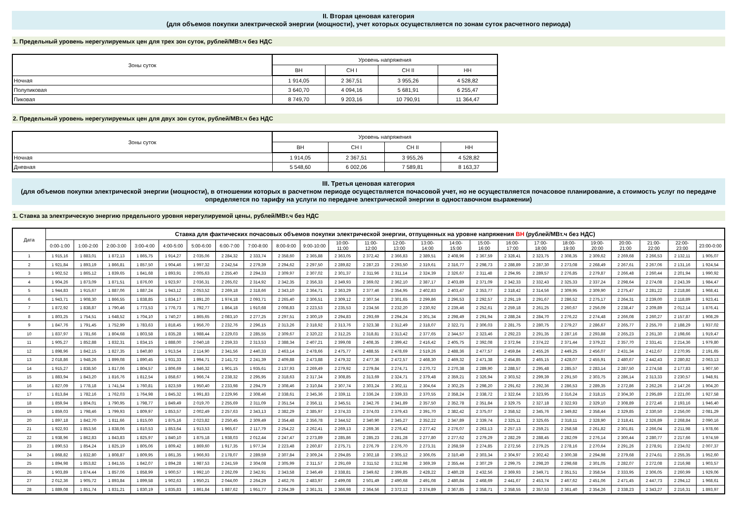II. Вторая ценовая категория
(для объемов покупки электрической энергии (мощности), учет которых осуществляется по зонам суток расчетного периода)
1. Предельный уровень нерегулируемых цен для трех зон суток, рублей/МВт.ч без НДС
| Зоны суток | Уровень напряжения | | | |
| --- | --- | --- | --- | --- |
| | ВН | СН I | СН II | НН |
| Ночная | 1 914,05 | 2 367,51 | 3 955,26 | 4 528,82 |
| Полупиковая | 3 640,70 | 4 094,16 | 5 681,91 | 6 255,47 |
| Пиковая | 8 749,70 | 9 203,16 | 10 790,91 | 11 364,47 |
2. Предельный уровень нерегулируемых цен для двух зон суток, рублей/МВт.ч без НДС
| Зоны суток | Уровень напряжения | | | |
| --- | --- | --- | --- | --- |
| | ВН | СН I | СН II | НН |
| Ночная | 1 914,05 | 2 367,51 | 3 955,26 | 4 528,82 |
| Дневная | 5 548,60 | 6 002,06 | 7 589,81 | 8 163,37 |
III. Третья ценовая категория
(для объемов покупки электрической энергии (мощности), в отношении которых в расчетном периоде осуществляется почасовой учет, но не осуществляется почасовое планирование, а стоимость услуг по передаче определяется по тарифу на услуги по передаче электрической энергии в одноставочном выражении)
1. Ставка за электрическую энергию предельного уровня нерегулируемой цены, рублей/МВт.ч без НДС
| Дата | Ставка для фактических почасовых объемов покупки электрической энергии, отпущенных на уровне напряжения ВН (рублей/МВт.ч без НДС) | | | | | | | | | | | | | | | | | | | | | | | |
| --- | --- | --- | --- | --- | --- | --- | --- | --- | --- | --- | --- | --- | --- | --- | --- | --- | --- | --- | --- | --- | --- | --- | --- | --- |
| | 0:00-1:00 | 1:00-2:00 | 2:00-3:00 | 3:00-4:00 | 4:00-5:00 | 5:00-6:00 | 6:00-7:00 | 7:00-8:00 | 8:00-9:00 | 9:00-10:00 | 10:00- 11:00 | 11:00- 12:00 | 12:00- 13:00 | 13:00- 14:00 | 14:00- 15:00 | 15:00- 16:00 | 16:00- 17:00 | 17:00- 18:00 | 18:00- 19:00 | 19:00- 20:00 | 20:00- 21:00 | 21:00- 22:00 | 22:00- 23:00 | 23:00-0:00 |
| 1 | 1 915,16 | 1 883,01 | 1 872,13 | 1 865,75 | 1 914,27 | 2 035,06 | 2 284,32 | 2 333,74 | 2 358,60 | 2 365,88 | 2 363,05 | 2 372,42 | 2 366,83 | 2 389,51 | 2 408,96 | 2 367,59 | 2 328,41 | 2 323,75 | 2 308,35 | 2 309,62 | 2 269,68 | 2 266,53 | 2 132,11 | 1 905,07 |
| 2 | 1 921,84 | 1 893,19 | 1 866,81 | 1 857,50 | 1 904,46 | 1 997,32 | 2 242,54 | 2 279,39 | 2 294,62 | 2 297,50 | 2 289,82 | 2 287,23 | 2 293,50 | 2 319,61 | 2 316,77 | 2 298,73 | 2 288,89 | 2 287,30 | 2 273,08 | 2 268,49 | 2 267,61 | 2 267,06 | 2 131,16 | 1 924,54 |
| 3 | 1 902,52 | 1 865,12 | 1 839,65 | 1 841,68 | 1 893,91 | 2 005,63 | 2 255,40 | 2 294,33 | 2 309,97 | 2 307,02 | 2 301,37 | 2 311,96 | 2 311,14 | 2 324,39 | 2 326,67 | 2 311,48 | 2 294,95 | 2 289,57 | 2 276,85 | 2 279,87 | 2 266,48 | 2 260,44 | 2 201,94 | 1 990,92 |
| 4 | 1 904,26 | 1 873,09 | 1 871,51 | 1 876,00 | 1 923,97 | 2 036,31 | 2 265,02 | 2 314,92 | 2 342,35 | 2 356,33 | 2 349,93 | 2 369,02 | 2 362,10 | 2 387,17 | 2 403,89 | 2 371,09 | 2 342,33 | 2 332,43 | 2 325,33 | 2 337,24 | 2 298,64 | 2 274,08 | 2 243,39 | 1 984,47 |
| 5 | 1 944,83 | 1 915,67 | 1 887,06 | 1 887,24 | 1 943,12 | 2 053,52 | 2 269,18 | 2 318,66 | 2 343,10 | 2 364,71 | 2 363,29 | 2 377,46 | 2 354,95 | 2 402,83 | 2 403,47 | 2 353,77 | 2 318,42 | 2 314,56 | 2 309,95 | 2 309,90 | 2 275,47 | 2 281,22 | 2 218,86 | 1 968,41 |
| 6 | 1 943,71 | 1 908,30 | 1 866,55 | 1 838,85 | 1 834,17 | 1 891,20 | 1 974,18 | 2 093,71 | 2 265,40 | 2 306,51 | 2 309,12 | 2 307,54 | 2 301,65 | 2 299,86 | 2 296,53 | 2 292,57 | 2 291,19 | 2 291,67 | 2 286,52 | 2 275,17 | 2 264,31 | 2 239,00 | 2 118,89 | 1 923,41 |
| 7 | 1 872,92 | 1 838,87 | 1 790,46 | 1 773,53 | 1 776,73 | 1 792,77 | 1 864,18 | 1 910,68 | 2 008,83 | 2 223,53 | 2 235,53 | 2 234,56 | 2 232,20 | 2 230,92 | 2 239,46 | 2 252,61 | 2 259,18 | 2 261,25 | 2 260,67 | 2 256,09 | 2 238,47 | 2 209,89 | 2 012,14 | 1 876,41 |
| 8 | 1 803,25 | 1 754,51 | 1 648,52 | 1 704,10 | 1 740,27 | 1 865,65 | 2 083,10 | 2 277,25 | 2 297,51 | 2 300,19 | 2 294,83 | 2 293,69 | 2 294,24 | 2 301,34 | 2 298,49 | 2 291,94 | 2 288,24 | 2 284,70 | 2 276,22 | 2 274,48 | 2 266,08 | 2 260,27 | 2 157,87 | 1 908,29 |
| 9 | 1 847,76 | 1 791,45 | 1 752,99 | 1 783,63 | 1 818,45 | 1 956,70 | 2 232,76 | 2 296,15 | 2 313,26 | 2 318,92 | 2 313,76 | 2 323,38 | 2 312,49 | 2 318,07 | 2 322,71 | 2 306,03 | 2 281,75 | 2 280,75 | 2 279,27 | 2 286,67 | 2 265,77 | 2 255,70 | 2 188,29 | 1 937,02 |
| 10 | 1 837,97 | 1 781,66 | 1 804,68 | 1 803,58 | 1 835,28 | 1 988,44 | 2 229,03 | 2 285,55 | 2 309,67 | 2 320,22 | 2 312,25 | 2 318,81 | 2 313,42 | 2 377,65 | 2 344,57 | 2 323,46 | 2 292,23 | 2 291,35 | 2 287,16 | 2 293,88 | 2 265,23 | 2 261,30 | 2 198,66 | 1 919,47 |
| 11 | 1 905,27 | 1 852,88 | 1 832,31 | 1 834,15 | 1 888,00 | 2 040,18 | 2 259,33 | 2 313,53 | 2 388,34 | 2 407,21 | 2 399,08 | 2 408,35 | 2 399,42 | 2 416,42 | 2 405,75 | 2 392,08 | 2 372,94 | 2 374,22 | 2 371,44 | 2 379,22 | 2 357,70 | 2 331,41 | 2 214,36 | 1 979,80 |
| 12 | 1 898,96 | 1 842,15 | 1 827,35 | 1 840,80 | 1 913,54 | 2 114,90 | 2 341,56 | 2 440,33 | 2 463,14 | 2 478,66 | 2 475,77 | 2 488,55 | 2 478,69 | 2 519,26 | 2 488,36 | 2 477,57 | 2 459,84 | 2 455,26 | 2 449,25 | 2 456,07 | 2 431,34 | 2 412,67 | 2 270,95 | 2 191,65 |
| 13 | 2 018,86 | 1 948,26 | 1 899,08 | 1 890,45 | 1 931,33 | 1 994,71 | 2 141,72 | 2 241,39 | 2 409,88 | 2 473,88 | 2 479,32 | 2 477,36 | 2 472,57 | 2 468,30 | 2 469,32 | 2 471,38 | 2 454,85 | 2 465,15 | 2 428,07 | 2 455,91 | 2 480,67 | 2 442,43 | 2 280,82 | 2 063,13 |
| 14 | 1 915,27 | 1 838,50 | 1 817,06 | 1 804,57 | 1 806,69 | 1 846,32 | 1 901,15 | 1 935,61 | 2 137,93 | 2 269,49 | 2 279,92 | 2 279,84 | 2 274,71 | 2 270,72 | 2 270,38 | 2 289,90 | 2 288,57 | 2 295,48 | 2 285,57 | 2 283,14 | 2 287,50 | 2 274,58 | 2 177,83 | 1 907,50 |
| 15 | 1 883,94 | 1 843,20 | 1 816,76 | 1 812,54 | 1 858,67 | 1 966,74 | 2 238,32 | 2 295,95 | 2 318,63 | 2 317,34 | 2 308,85 | 2 313,69 | 2 324,71 | 2 379,48 | 2 359,21 | 2 326,94 | 2 303,52 | 2 299,39 | 2 291,50 | 2 303,75 | 2 286,14 | 2 313,33 | 2 230,57 | 1 948,91 |
| 16 | 1 827,09 | 1 778,18 | 1 741,54 | 1 760,81 | 1 823,59 | 1 950,40 | 2 233,98 | 2 294,79 | 2 308,46 | 2 310,84 | 2 307,74 | 2 303,24 | 2 302,11 | 2 304,64 | 2 302,25 | 2 298,20 | 2 291,62 | 2 292,36 | 2 286,53 | 2 289,35 | 2 272,86 | 2 262,26 | 2 147,26 | 1 904,20 |
| 17 | 1 813,84 | 1 782,16 | 1 762,03 | 1 764,98 | 1 845,32 | 1 991,83 | 2 229,96 | 2 308,46 | 2 338,61 | 2 345,36 | 2 339,11 | 2 336,24 | 2 339,33 | 2 370,55 | 2 358,24 | 2 338,72 | 2 322,64 | 2 323,95 | 2 316,24 | 2 318,15 | 2 304,30 | 2 295,89 | 2 221,00 | 1 927,58 |
| 18 | 1 859,94 | 1 804,01 | 1 790,95 | 1 798,77 | 1 849,49 | 2 019,70 | 2 255,69 | 2 311,09 | 2 351,54 | 2 356,11 | 2 345,51 | 2 342,76 | 2 341,89 | 2 357,50 | 2 352,78 | 2 351,84 | 2 329,75 | 2 327,18 | 2 322,93 | 2 329,10 | 2 308,89 | 2 272,46 | 2 193,16 | 1 946,40 |
| 19 | 1 859,03 | 1 798,46 | 1 799,93 | 1 809,97 | 1 853,57 | 2 002,49 | 2 257,63 | 2 343,13 | 2 382,29 | 2 385,97 | 2 374,33 | 2 374,03 | 2 379,43 | 2 391,70 | 2 382,42 | 2 375,07 | 2 358,52 | 2 345,76 | 2 349,82 | 2 358,44 | 2 329,85 | 2 330,50 | 2 256,00 | 2 081,29 |
| 20 | 1 897,18 | 1 842,70 | 1 811,66 | 1 815,00 | 1 875,16 | 2 023,82 | 2 250,45 | 2 309,49 | 2 354,48 | 2 356,78 | 2 344,52 | 2 340,90 | 2 345,27 | 2 352,22 | 2 347,89 | 2 339,74 | 2 325,11 | 2 325,65 | 2 318,11 | 2 328,90 | 2 318,41 | 2 326,89 | 2 268,84 | 2 090,16 |
| 21 | 1 922,93 | 1 853,56 | 1 838,06 | 1 810,53 | 1 853,64 | 1 913,53 | 1 965,67 | 2 117,79 | 2 254,22 | 2 262,41 | 2 269,13 | 2 269,36 | 2 276,42 | 2 277,42 | 2 276,07 | 2 263,13 | 2 257,13 | 2 259,21 | 2 258,58 | 2 261,82 | 2 301,81 | 2 266,04 | 2 211,98 | 1 978,66 |
| 22 | 1 938,96 | 1 862,83 | 1 843,83 | 1 825,97 | 1 840,10 | 1 875,18 | 1 938,03 | 2 012,44 | 2 247,47 | 2 273,89 | 2 285,86 | 2 285,23 | 2 281,28 | 2 277,80 | 2 277,62 | 2 279,29 | 2 282,29 | 2 288,45 | 2 282,09 | 2 276,14 | 2 300,44 | 2 280,77 | 2 217,66 | 1 974,59 |
| 23 | 1 890,53 | 1 854,24 | 1 825,19 | 1 805,06 | 1 809,42 | 1 869,60 | 1 917,35 | 1 977,34 | 2 223,48 | 2 260,87 | 2 275,71 | 2 276,79 | 2 276,70 | 2 273,31 | 2 268,59 | 2 274,85 | 2 272,56 | 2 279,25 | 2 278,16 | 2 270,64 | 2 291,26 | 2 278,91 | 2 234,02 | 2 007,37 |
| 24 | 1 868,82 | 1 832,80 | 1 808,87 | 1 809,95 | 1 861,35 | 1 966,93 | 2 178,07 | 2 289,59 | 2 307,84 | 2 309,24 | 2 294,85 | 2 302,18 | 2 305,12 | 2 306,05 | 2 310,49 | 2 303,34 | 2 304,97 | 2 302,42 | 2 300,38 | 2 294,98 | 2 279,68 | 2 274,61 | 2 255,35 | 1 952,60 |
| 25 | 1 894,98 | 1 853,82 | 1 841,55 | 1 842,07 | 1 894,28 | 1 987,53 | 2 241,59 | 2 304,08 | 2 305,99 | 2 311,57 | 2 291,69 | 2 311,52 | 2 312,98 | 2 369,39 | 2 355,44 | 2 307,29 | 2 299,75 | 2 298,20 | 2 298,68 | 2 301,05 | 2 282,07 | 2 272,08 | 2 216,98 | 1 903,57 |
| 26 | 1 903,89 | 1 874,44 | 1 857,06 | 1 858,99 | 1 900,57 | 1 992,10 | 2 262,09 | 2 342,91 | 2 343,58 | 2 346,49 | 2 338,81 | 2 349,62 | 2 399,85 | 2 428,22 | 2 480,28 | 2 432,56 | 2 369,93 | 2 349,71 | 2 351,51 | 2 358,54 | 2 333,95 | 2 306,05 | 2 260,99 | 1 929,06 |
| 27 | 2 012,36 | 1 905,72 | 1 893,84 | 1 899,58 | 1 902,63 | 1 950,21 | 2 044,00 | 2 264,29 | 2 462,76 | 2 483,97 | 2 499,08 | 2 501,49 | 2 490,68 | 2 491,08 | 2 480,84 | 2 468,69 | 2 441,67 | 2 453,74 | 2 467,62 | 2 451,06 | 2 471,45 | 2 447,73 | 2 294,12 | 1 968,61 |
| 28 | 1 889,08 | 1 851,74 | 1 831,21 | 1 830,19 | 1 835,83 | 1 861,84 | 1 887,62 | 1 951,77 | 2 264,39 | 2 361,31 | 2 366,98 | 2 364,56 | 2 372,12 | 2 374,89 | 2 367,85 | 2 358,71 | 2 358,55 | 2 357,53 | 2 361,40 | 2 354,26 | 2 338,23 | 2 343,27 | 2 216,31 | 1 893,97 |